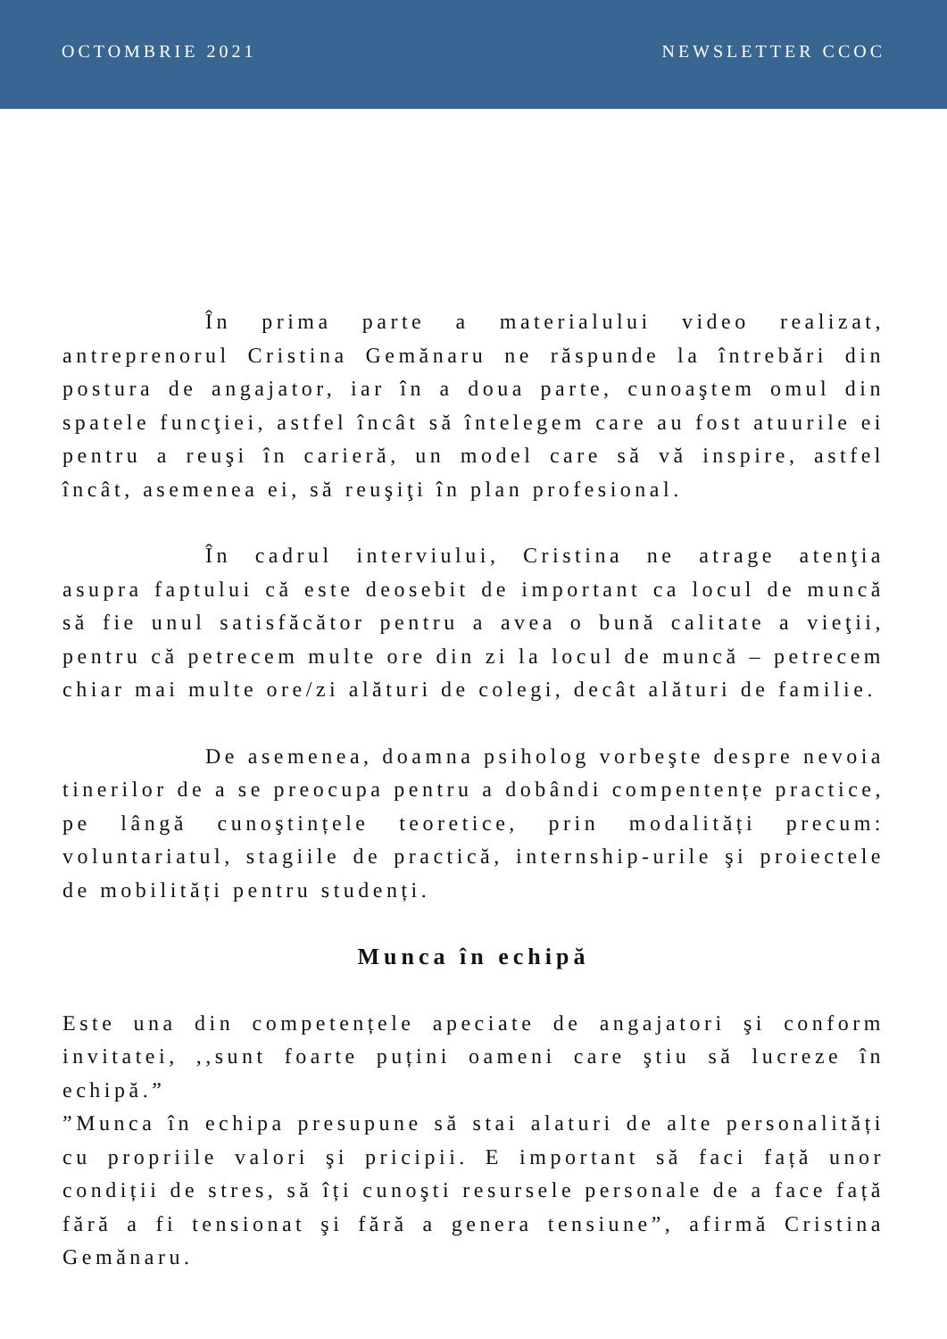OCTOMBRIE 2021 NEWSLETTER CCOC
În prima parte a materialului video realizat, antreprenorul Cristina Gemănaru ne răspunde la întrebări din postura de angajator, iar în a doua parte, cunoaştem omul din spatele funcţiei, astfel încât să întelegem care au fost atuurile ei pentru a reuşi în carieră, un model care să vă inspire, astfel încât, asemenea ei, să reuşiţi în plan profesional.
În cadrul interviului, Cristina ne atrage atenţia asupra faptului că este deosebit de important ca locul de muncă să fie unul satisfăcător pentru a avea o bună calitate a vieţii, pentru că petrecem multe ore din zi la locul de muncă – petrecem chiar mai multe ore/zi alături de colegi, decât alături de familie.
De asemenea, doamna psiholog vorbeşte despre nevoia tinerilor de a se preocupa pentru a dobândi compentențe practice, pe lângă cunoştințele teoretice, prin modalități precum: voluntariatul, stagiile de practică, internship-urile şi proiectele de mobilități pentru studenți.
Munca în echipă
Este una din competențele apeciate de angajatori şi conform invitatei, ,,sunt foarte puțini oameni care ştiu să lucreze în echipă.”
”Munca în echipa presupune să stai alaturi de alte personalități cu propriile valori şi pricipii. E important să faci față unor condiții de stres, să îți cunoşti resursele personale de a face față fără a fi tensionat şi fără a genera tensiune”, afirmă Cristina Gemănaru.